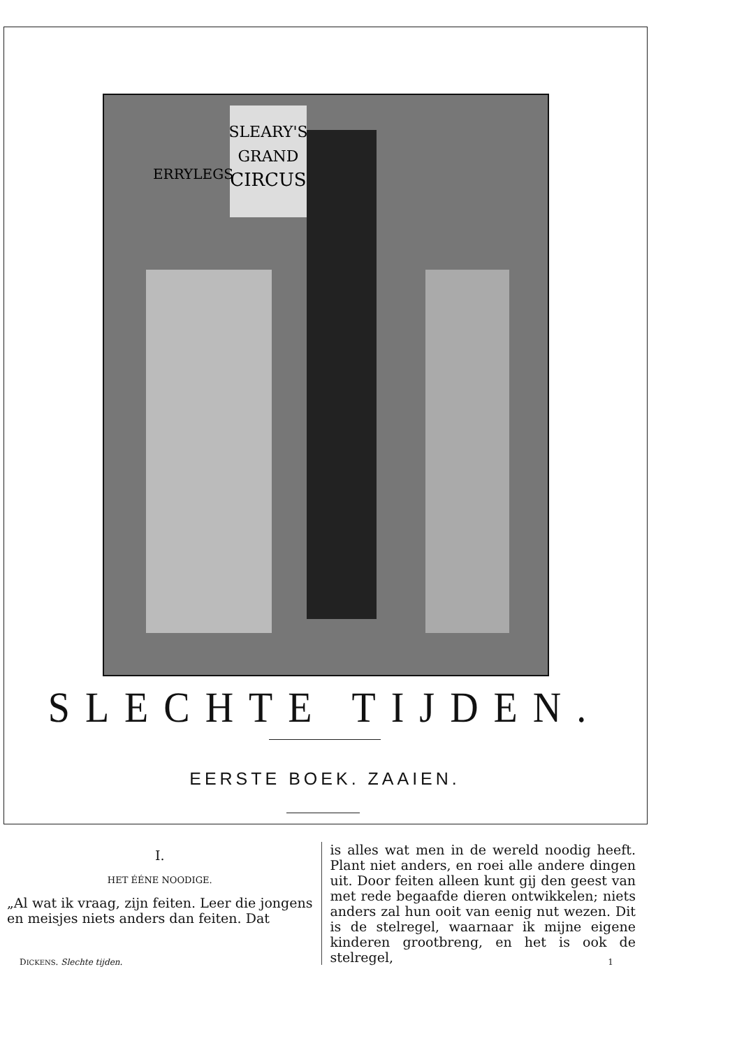SLEARY'S
GRAND
CIRCUS
ERRYLEGS
SLECHTE TIJDEN.
EERSTE BOEK. ZAAIEN.
I.
HET ÉÉNE NOODIGE.
„Al wat ik vraag, zijn feiten. Leer die jongens en meisjes niets anders dan feiten. Dat
is alles wat men in de wereld noodig heeft. Plant niet anders, en roei alle andere dingen uit. Door feiten alleen kunt gij den geest van met rede begaafde dieren ontwikkelen; niets anders zal hun ooit van eenig nut wezen. Dit is de stelregel, waarnaar ik mijne eigene kinderen grootbreng, en het is ook de stelregel,
DICKENS. Slechte tijden. 1